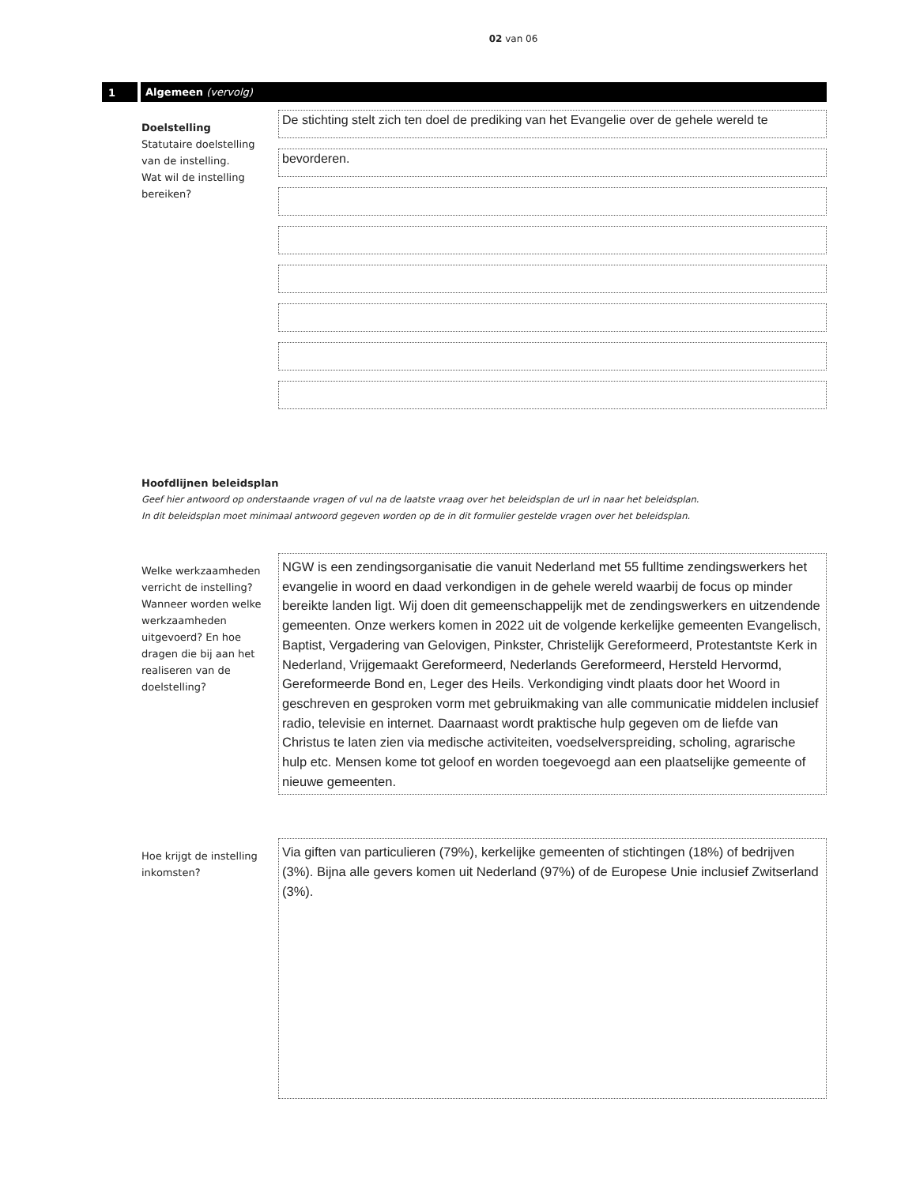02 van 06
1 Algemeen (vervolg)
Doelstelling
Statutaire doelstelling
van de instelling.
Wat wil de instelling
bereiken?
De stichting stelt zich ten doel de prediking van het Evangelie over de gehele wereld te
bevorderen.
Hoofdlijnen beleidsplan
Geef hier antwoord op onderstaande vragen of vul na de laatste vraag over het beleidsplan de url in naar het beleidsplan.
In dit beleidsplan moet minimaal antwoord gegeven worden op de in dit formulier gestelde vragen over het beleidsplan.
Welke werkzaamheden verricht de instelling? Wanneer worden welke werkzaamheden uitgevoerd? En hoe dragen die bij aan het realiseren van de doelstelling?
NGW is een zendingsorganisatie die vanuit Nederland met 55 fulltime zendingswerkers het evangelie in woord en daad verkondigen in de gehele wereld waarbij de focus op minder bereikte landen ligt. Wij doen dit gemeenschappelijk met de zendingswerkers en uitzendende gemeenten. Onze werkers komen in 2022 uit de volgende kerkelijke gemeenten Evangelisch, Baptist, Vergadering van Gelovigen, Pinkster, Christelijk Gereformeerd, Protestantste Kerk in Nederland, Vrijgemaakt Gereformeerd, Nederlands Gereformeerd, Hersteld Hervormd, Gereformeerde Bond en, Leger des Heils. Verkondiging vindt plaats door het Woord in geschreven en gesproken vorm met gebruikmaking van alle communicatie middelen inclusief radio, televisie en internet. Daarnaast wordt praktische hulp gegeven om de liefde van Christus te laten zien via medische activiteiten, voedselverspreiding, scholing, agrarische hulp etc. Mensen kome tot geloof en worden toegevoegd aan een plaatselijke gemeente of nieuwe gemeenten.
Hoe krijgt de instelling inkomsten?
Via giften van particulieren (79%), kerkelijke gemeenten of stichtingen (18%) of bedrijven (3%). Bijna alle gevers komen uit Nederland (97%) of de Europese Unie inclusief Zwitserland (3%).